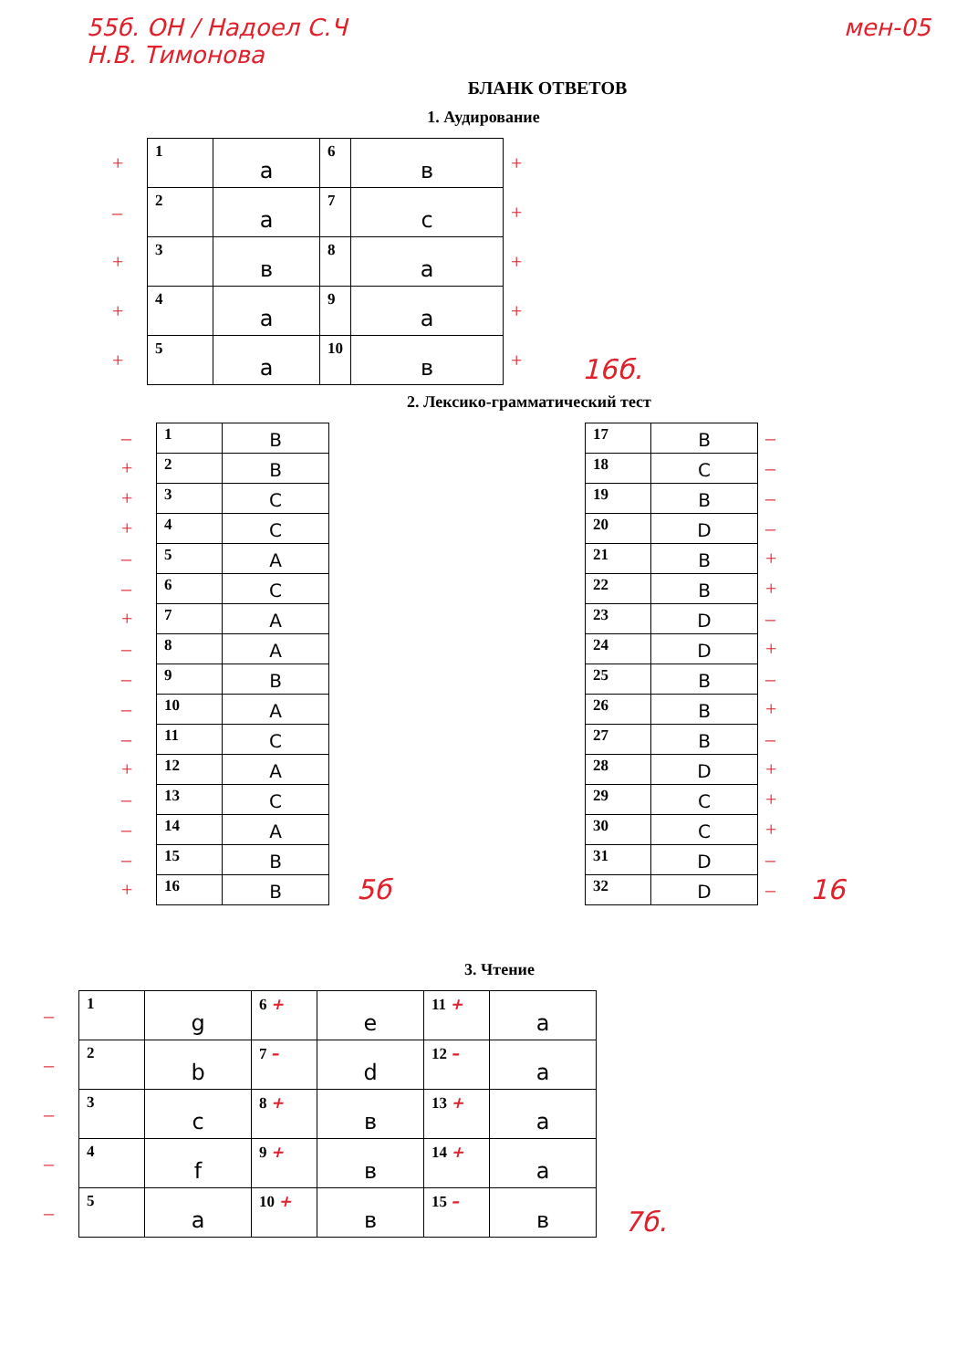55б. ОН / Надоел С.Ч
Н.В. Тимонова
мен-05
БЛАНК ОТВЕТОВ
1. Аудирование
| + | 1 | a | 6 | в | + |
| – | 2 | a | 7 | c | + |
| + | 3 | в | 8 | a | + |
| + | 4 | a | 9 | a | + |
| + | 5 | a | 10 | в | + |
16б.
2. Лексико-грамматический тест
| – | 1 | B |
| + | 2 | B |
| + | 3 | C |
| + | 4 | C |
| – | 5 | A |
| – | 6 | C |
| + | 7 | A |
| – | 8 | A |
| – | 9 | B |
| – | 10 | A |
| – | 11 | C |
| + | 12 | A |
| – | 13 | C |
| – | 14 | A |
| – | 15 | B |
| + | 16 | B |
5б
| 17 | B | – |
| 18 | C | – |
| 19 | B | – |
| 20 | D | – |
| 21 | B | + |
| 22 | B | + |
| 23 | D | – |
| 24 | D | + |
| 25 | B | – |
| 26 | B | + |
| 27 | B | – |
| 28 | D | + |
| 29 | C | + |
| 30 | C | + |
| 31 | D | – |
| 32 | D | – |
16
3. Чтение
| – | 1 | g | 6 + | e | 11 + | a |
| – | 2 | b | 7 – | d | 12 – | a |
| – | 3 | c | 8 + | в | 13 + | a |
| – | 4 | f | 9 + | в | 14 + | a |
| – | 5 | a | 10 + | в | 15 – | в |
7б.